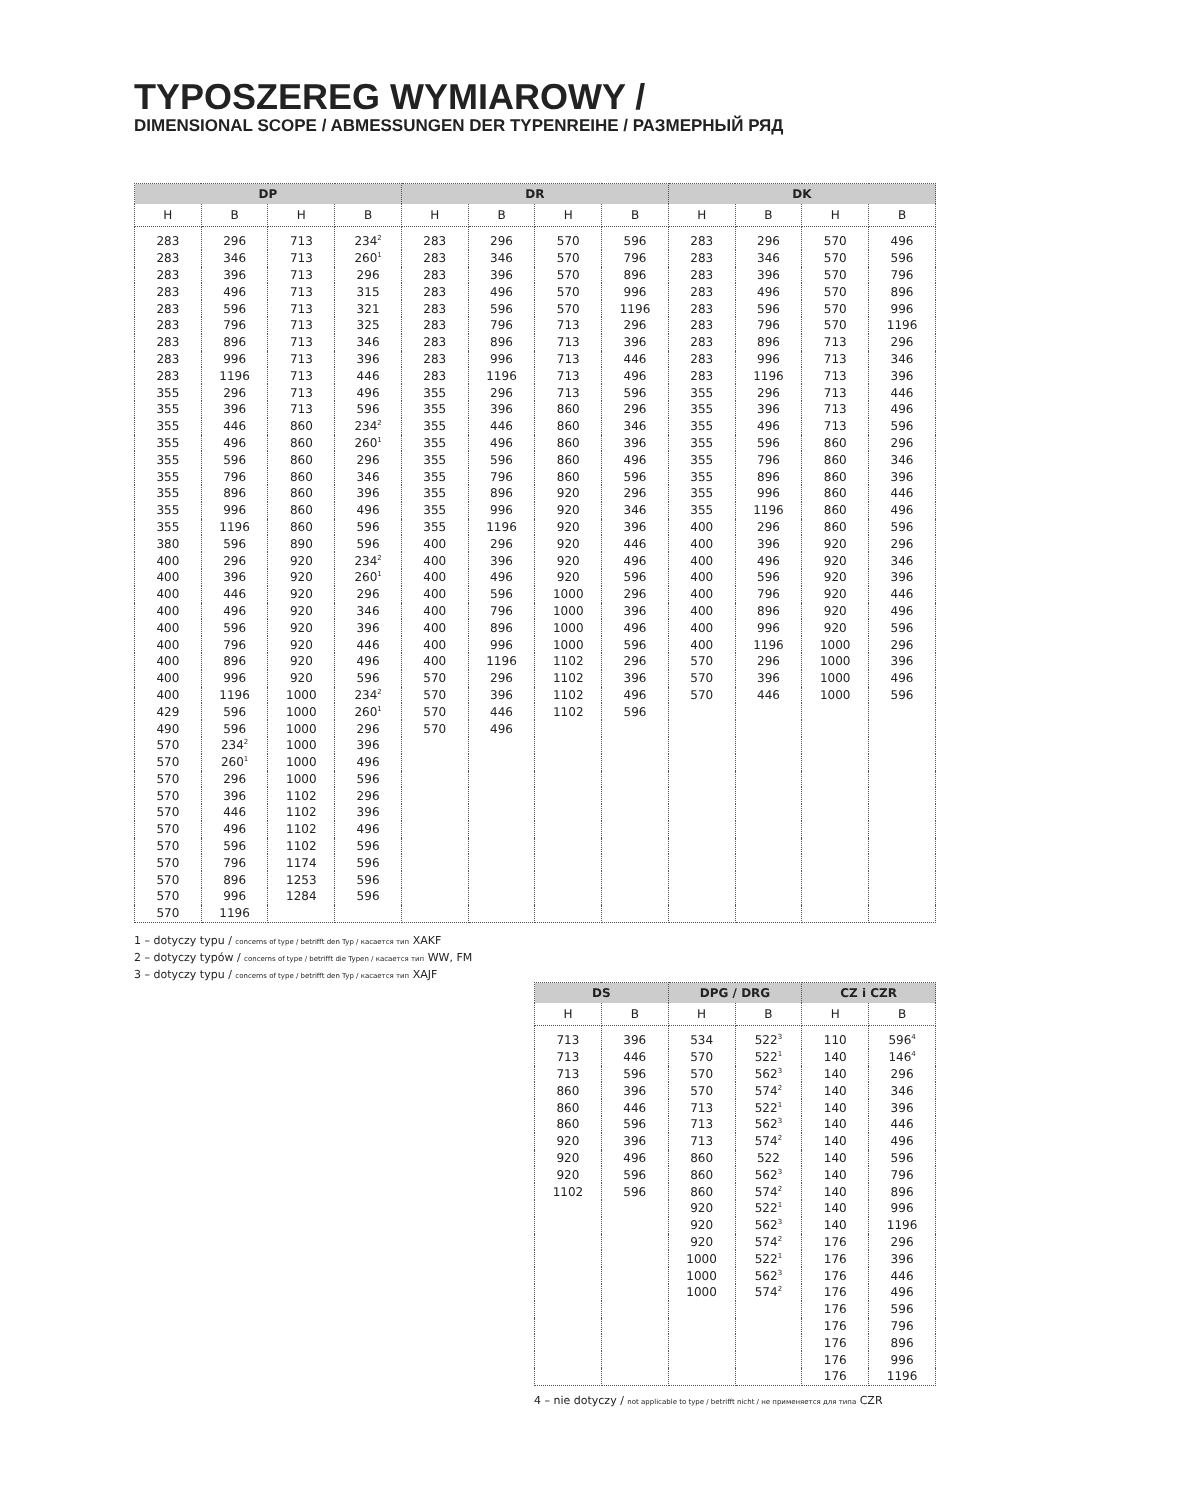TYPOSZEREG WYMIAROWY /
DIMENSIONAL SCOPE / ABMESSUNGEN DER TYPENREIHE / РАЗМЕРНЫЙ РЯД
| DP | | | | DR | | | | DK | | | |
| --- | --- | --- | --- | --- | --- | --- | --- | --- | --- | --- | --- |
| H | B | H | B | H | B | H | B | H | B | H | B |
| 283 | 296 | 713 | 234<sup>2</sup> | 283 | 296 | 570 | 596 | 283 | 296 | 570 | 496 |
| 283 | 346 | 713 | 260<sup>1</sup> | 283 | 346 | 570 | 796 | 283 | 346 | 570 | 596 |
| 283 | 396 | 713 | 296 | 283 | 396 | 570 | 896 | 283 | 396 | 570 | 796 |
| 283 | 496 | 713 | 315 | 283 | 496 | 570 | 996 | 283 | 496 | 570 | 896 |
| 283 | 596 | 713 | 321 | 283 | 596 | 570 | 1196 | 283 | 596 | 570 | 996 |
| 283 | 796 | 713 | 325 | 283 | 796 | 713 | 296 | 283 | 796 | 570 | 1196 |
| 283 | 896 | 713 | 346 | 283 | 896 | 713 | 396 | 283 | 896 | 713 | 296 |
| 283 | 996 | 713 | 396 | 283 | 996 | 713 | 446 | 283 | 996 | 713 | 346 |
| 283 | 1196 | 713 | 446 | 283 | 1196 | 713 | 496 | 283 | 1196 | 713 | 396 |
| 355 | 296 | 713 | 496 | 355 | 296 | 713 | 596 | 355 | 296 | 713 | 446 |
| 355 | 396 | 713 | 596 | 355 | 396 | 860 | 296 | 355 | 396 | 713 | 496 |
| 355 | 446 | 860 | 234<sup>2</sup> | 355 | 446 | 860 | 346 | 355 | 496 | 713 | 596 |
| 355 | 496 | 860 | 260<sup>1</sup> | 355 | 496 | 860 | 396 | 355 | 596 | 860 | 296 |
| 355 | 596 | 860 | 296 | 355 | 596 | 860 | 496 | 355 | 796 | 860 | 346 |
| 355 | 796 | 860 | 346 | 355 | 796 | 860 | 596 | 355 | 896 | 860 | 396 |
| 355 | 896 | 860 | 396 | 355 | 896 | 920 | 296 | 355 | 996 | 860 | 446 |
| 355 | 996 | 860 | 496 | 355 | 996 | 920 | 346 | 355 | 1196 | 860 | 496 |
| 355 | 1196 | 860 | 596 | 355 | 1196 | 920 | 396 | 400 | 296 | 860 | 596 |
| 380 | 596 | 890 | 596 | 400 | 296 | 920 | 446 | 400 | 396 | 920 | 296 |
| 400 | 296 | 920 | 234<sup>2</sup> | 400 | 396 | 920 | 496 | 400 | 496 | 920 | 346 |
| 400 | 396 | 920 | 260<sup>1</sup> | 400 | 496 | 920 | 596 | 400 | 596 | 920 | 396 |
| 400 | 446 | 920 | 296 | 400 | 596 | 1000 | 296 | 400 | 796 | 920 | 446 |
| 400 | 496 | 920 | 346 | 400 | 796 | 1000 | 396 | 400 | 896 | 920 | 496 |
| 400 | 596 | 920 | 396 | 400 | 896 | 1000 | 496 | 400 | 996 | 920 | 596 |
| 400 | 796 | 920 | 446 | 400 | 996 | 1000 | 596 | 400 | 1196 | 1000 | 296 |
| 400 | 896 | 920 | 496 | 400 | 1196 | 1102 | 296 | 570 | 296 | 1000 | 396 |
| 400 | 996 | 920 | 596 | 570 | 296 | 1102 | 396 | 570 | 396 | 1000 | 496 |
| 400 | 1196 | 1000 | 234<sup>2</sup> | 570 | 396 | 1102 | 496 | 570 | 446 | 1000 | 596 |
| 429 | 596 | 1000 | 260<sup>1</sup> | 570 | 446 | 1102 | 596 | | | | |
| 490 | 596 | 1000 | 296 | 570 | 496 | | | | | | |
| 570 | 234<sup>2</sup> | 1000 | 396 | | | | | | | | |
| 570 | 260<sup>1</sup> | 1000 | 496 | | | | | | | | |
| 570 | 296 | 1000 | 596 | | | | | | | | |
| 570 | 396 | 1102 | 296 | | | | | | | | |
| 570 | 446 | 1102 | 396 | | | | | | | | |
| 570 | 496 | 1102 | 496 | | | | | | | | |
| 570 | 596 | 1102 | 596 | | | | | | | | |
| 570 | 796 | 1174 | 596 | | | | | | | | |
| 570 | 896 | 1253 | 596 | | | | | | | | |
| 570 | 996 | 1284 | 596 | | | | | | | | |
| 570 | 1196 | | | | | | | | | | |
1 – dotyczy typu / concerns of type / betrifft den Typ / касается тип XAKF
2 – dotyczy typów / concerns of type / betrifft die Typen / касается тип WW, FM
3 – dotyczy typu / concerns of type / betrifft den Typ / касается тип XAJF
| DS | | DPG / DRG | | CZ i CZR | |
| --- | --- | --- | --- | --- | --- |
| H | B | H | B | H | B |
| 713 | 396 | 534 | 522<sup>3</sup> | 110 | 596<sup>4</sup> |
| 713 | 446 | 570 | 522<sup>1</sup> | 140 | 146<sup>4</sup> |
| 713 | 596 | 570 | 562<sup>3</sup> | 140 | 296 |
| 860 | 396 | 570 | 574<sup>2</sup> | 140 | 346 |
| 860 | 446 | 713 | 522<sup>1</sup> | 140 | 396 |
| 860 | 596 | 713 | 562<sup>3</sup> | 140 | 446 |
| 920 | 396 | 713 | 574<sup>2</sup> | 140 | 496 |
| 920 | 496 | 860 | 522 | 140 | 596 |
| 920 | 596 | 860 | 562<sup>3</sup> | 140 | 796 |
| 1102 | 596 | 860 | 574<sup>2</sup> | 140 | 896 |
| | | 920 | 522<sup>1</sup> | 140 | 996 |
| | | 920 | 562<sup>3</sup> | 140 | 1196 |
| | | 920 | 574<sup>2</sup> | 176 | 296 |
| | | 1000 | 522<sup>1</sup> | 176 | 396 |
| | | 1000 | 562<sup>3</sup> | 176 | 446 |
| | | 1000 | 574<sup>2</sup> | 176 | 496 |
| | | | | 176 | 596 |
| | | | | 176 | 796 |
| | | | | 176 | 896 |
| | | | | 176 | 996 |
| | | | | 176 | 1196 |
4 – nie dotyczy / not applicable to type / betrifft nicht / не применяется для типа CZR